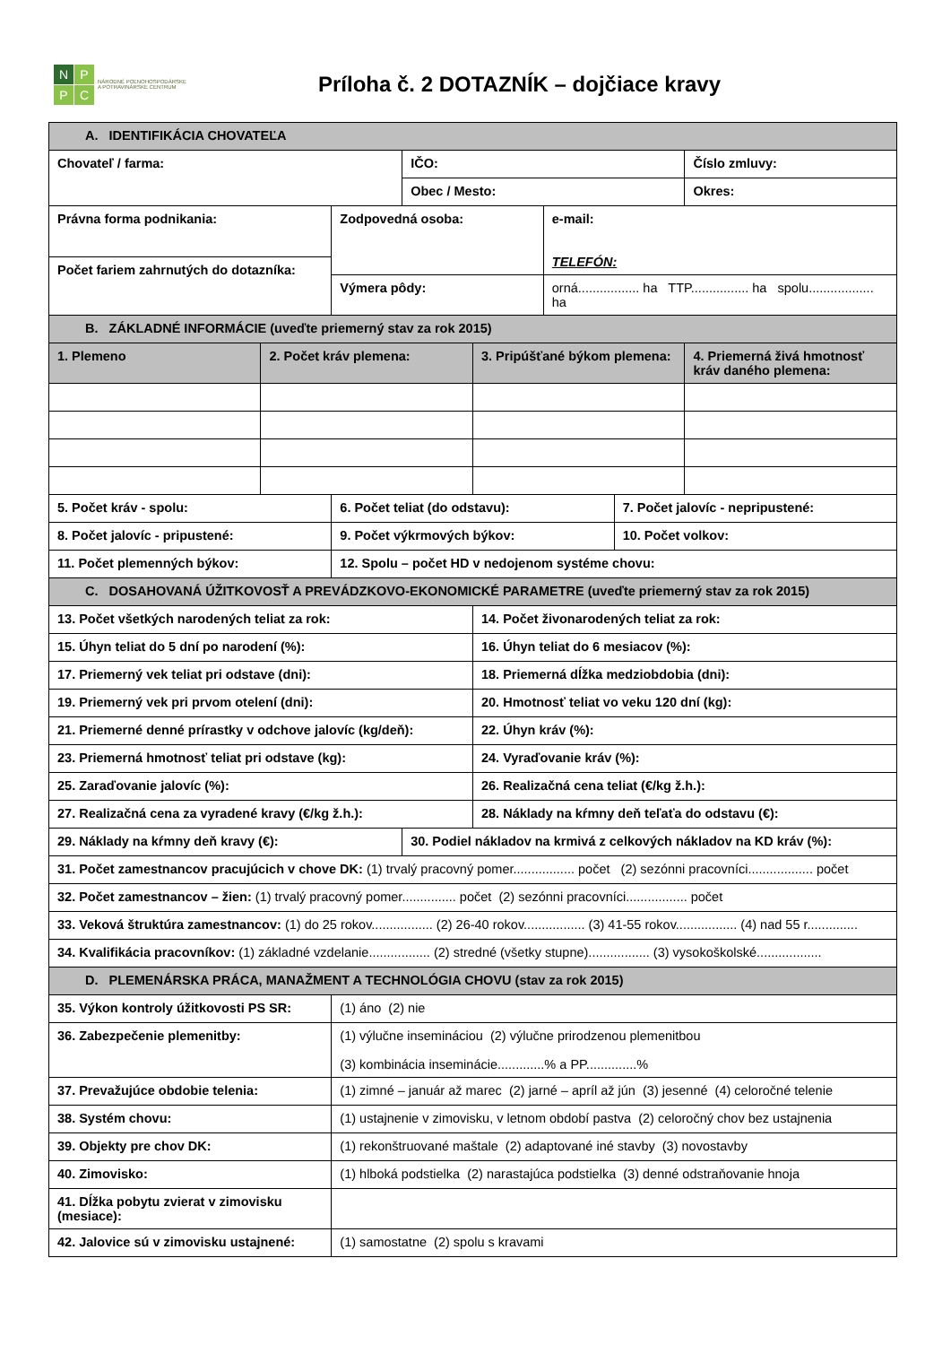N
P
P
C
NÁRODNÉ POĽNOHOSPODÁRSKE
A POTRAVINÁRSKE CENTRUM
Príloha č. 2 DOTAZNÍK – dojčiace kravy
| A. IDENTIFIKÁCIA CHOVATEĽA | | | | | | | |
| Chovateľ / farma: | | | IČO: | | | | Číslo zmluvy: |
| | | | Obec / Mesto: | | | | Okres: |
| Právna forma podnikania: | | Zodpovedná osoba: | | | e-mail: TELEFÓN: | | |
| Počet fariem zahrnutých do dotazníka: | | | | | | | |
| | | Výmera pôdy: | | | orná................. ha TTP................ ha spolu.................. ha | | |
| B. ZÁKLADNÉ INFORMÁCIE (uveďte priemerný stav za rok 2015) | | | | | | | |
| 1. Plemeno | 2. Počet kráv plemena: | | | 3. Pripúšťané býkom plemena: | | | 4. Priemerná živá hmotnosť kráv daného plemena: |
| 5. Počet kráv - spolu: | | 6. Počet teliat (do odstavu): | | | | 7. Počet jalovíc - nepripustené: | |
| 8. Počet jalovíc - pripustené: | | 9. Počet výkrmových býkov: | | | | 10. Počet volkov: | |
| 11. Počet plemenných býkov: | | 12. Spolu – počet HD v nedojenom systéme chovu: | | | | | |
| C. DOSAHOVANÁ ÚŽITKOVOSŤ A PREVÁDZKOVO-EKONOMICKÉ PARAMETRE (uveďte priemerný stav za rok 2015) | | | | | | | |
| 13. Počet všetkých narodených teliat za rok: | | | | 14. Počet živonarodených teliat za rok: | | | |
| 15. Úhyn teliat do 5 dní po narodení (%): | | | | 16. Úhyn teliat do 6 mesiacov (%): | | | |
| 17. Priemerný vek teliat pri odstave (dni): | | | | 18. Priemerná dĺžka medziobdobia (dni): | | | |
| 19. Priemerný vek pri prvom otelení (dni): | | | | 20. Hmotnosť teliat vo veku 120 dní (kg): | | | |
| 21. Priemerné denné prírastky v odchove jalovíc (kg/deň): | | | | 22. Úhyn kráv (%): | | | |
| 23. Priemerná hmotnosť teliat pri odstave (kg): | | | | 24. Vyraďovanie kráv (%): | | | |
| 25. Zaraďovanie jalovíc (%): | | | | 26. Realizačná cena teliat (€/kg ž.h.): | | | |
| 27. Realizačná cena za vyradené kravy (€/kg ž.h.): | | | | 28. Náklady na kŕmny deň teľaťa do odstavu (€): | | | |
| 29. Náklady na kŕmny deň kravy (€): | | | 30. Podiel nákladov na krmivá z celkových nákladov na KD kráv (%): | | | | |
| 31. Počet zamestnancov pracujúcich v chove DK: (1) trvalý pracovný pomer................. počet (2) sezónni pracovníci.................. počet | | | | | | | |
| 32. Počet zamestnancov – žien: (1) trvalý pracovný pomer............... počet (2) sezónni pracovníci................. počet | | | | | | | |
| 33. Veková štruktúra zamestnancov: (1) do 25 rokov................. (2) 26-40 rokov................. (3) 41-55 rokov................. (4) nad 55 r.............. | | | | | | | |
| 34. Kvalifikácia pracovníkov: (1) základné vzdelanie................. (2) stredné (všetky stupne)................. (3) vysokoškolské.................. | | | | | | | |
| D. PLEMENÁRSKA PRÁCA, MANAŽMENT A TECHNOLÓGIA CHOVU (stav za rok 2015) | | | | | | | |
| 35. Výkon kontroly úžitkovosti PS SR: | | (1) áno (2) nie | | | | | |
| 36. Zabezpečenie plemenitby: | | (1) výlučne insemináciou (2) výlučne prirodzenou plemenitbou (3) kombinácia inseminácie.............% a PP..............% | | | | | |
| 37. Prevažujúce obdobie telenia: | | (1) zimné – január až marec (2) jarné – apríl až jún (3) jesenné (4) celoročné telenie | | | | | |
| 38. Systém chovu: | | (1) ustajnenie v zimovisku, v letnom období pastva (2) celoročný chov bez ustajnenia | | | | | |
| 39. Objekty pre chov DK: | | (1) rekonštruované maštale (2) adaptované iné stavby (3) novostavby | | | | | |
| 40. Zimovisko: | | (1) hlboká podstielka (2) narastajúca podstielka (3) denné odstraňovanie hnoja | | | | | |
| 41. Dĺžka pobytu zvierat v zimovisku (mesiace): | | | | | | | |
| 42. Jalovice sú v zimovisku ustajnené: | | (1) samostatne (2) spolu s kravami | | | | | |